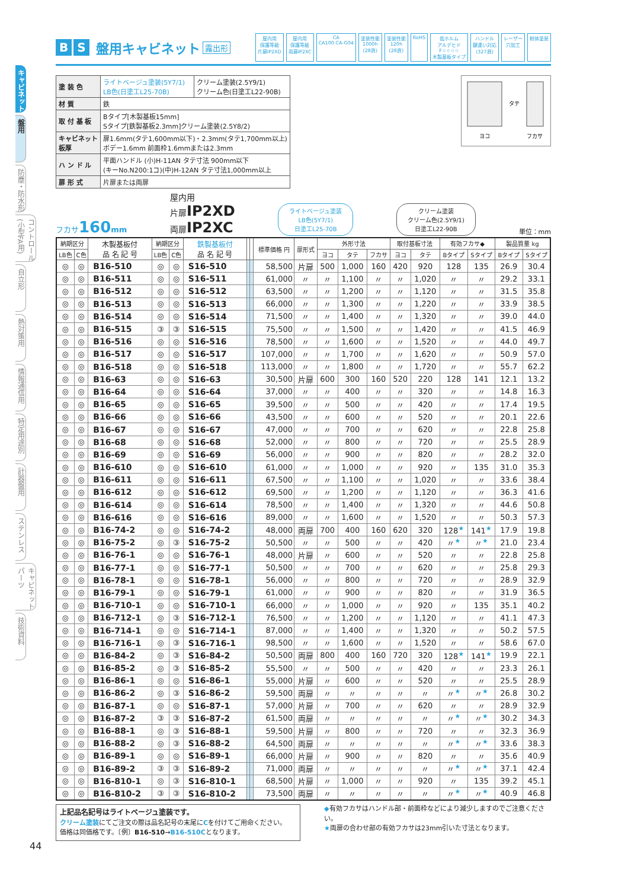キャビネット
盤用
防塵・防水形
コントロール(小型FA用)
自立形
熱対策用
情報通信用
特定用途別
計器盤用
ステンレス
キャビネットパーツ
技術資料
B S 盤用キャビネット 露出形
屋内用
保護等級
片扉IP2XD 屋内用
保護等級
両扉IP2XC CA
CA100 CA-G04 塗装性能
1000h
(28頁) 塗装性能
120h
(28頁) RoHS 低ホルム
アルデヒド
F☆☆☆☆
木製基板タイプ ハンドル
鍵違い対応
(327頁) レーザー
穴加工 粉体塗装
| 塗 装 色 | ライトベージュ塗装(5Y7/1) LB色(日塗工L25-70B) | クリーム塗装(2.5Y9/1) クリーム色(日塗工L22-90B) |
| 材 質 | 鉄 | |
| 取 付 基 板 | Bタイプ[木製基板15mm] Sタイプ[鉄製基板2.3mm]クリーム塗装(2.5Y8/2) | |
| キャビネット板厚 | 扉1.6mm(タテ1,600mm以下)・2.3mm(タテ1,700mm以上) ボデー1.6mm 前面枠1.6mmまたは2.3mm | |
| ハ ン ド ル | 平面ハンドル (小)H-11AN タテ寸法 900mm以下 (キーNo.N200:1コ)(中)H-12AN タテ寸法1,000mm以上 | |
| 扉 形 式 | 片扉または両扉 | |
タテ
ヨコ
フカサ
フカサ160 mm
屋内用
片扉IP2XD
両扉IP2XC
ライトベージュ塗装
LB色(5Y7/1)
日塗工L25-70B
クリーム塗装
クリーム色(2.5Y9/1)
日塗工L22-90B
単位：mm
| 納期区分 | | 木製基板付 品 名 記 号 | 納期区分 | | 鉄製基板付 品 名 記 号 | | | 標準価格 円 | 扉形式 | 外形寸法 | | | 取付基板寸法 | | 有効フカサ◆ | | 製品質量 kg | |
| --- | --- | --- | --- | --- | --- | --- | --- | --- | --- | --- | --- | --- | --- | --- | --- | --- | --- | --- |
| LB色 | C色 | | LB色 | C色 | | | | | | ヨコ | タテ | フカサ | ヨコ | タテ | Bタイプ | Sタイプ | Bタイプ | Sタイプ |
| ◎ | ◎ | B16-510 | ◎ | ◎ | S16-510 | | | 58,500 | 片扉 | 500 | 1,000 | 160 | 420 | 920 | 128 | 135 | 26.9 | 30.4 |
| ◎ | ◎ | B16-511 | ◎ | ◎ | S16-511 | | | 61,000 | 〃 | 〃 | 1,100 | 〃 | 〃 | 1,020 | 〃 | 〃 | 29.2 | 33.1 |
| ◎ | ◎ | B16-512 | ◎ | ◎ | S16-512 | | | 63,500 | 〃 | 〃 | 1,200 | 〃 | 〃 | 1,120 | 〃 | 〃 | 31.5 | 35.8 |
| ◎ | ◎ | B16-513 | ◎ | ◎ | S16-513 | | | 66,000 | 〃 | 〃 | 1,300 | 〃 | 〃 | 1,220 | 〃 | 〃 | 33.9 | 38.5 |
| ◎ | ◎ | B16-514 | ◎ | ◎ | S16-514 | | | 71,500 | 〃 | 〃 | 1,400 | 〃 | 〃 | 1,320 | 〃 | 〃 | 39.0 | 44.0 |
| ◎ | ◎ | B16-515 | ③ | ③ | S16-515 | | | 75,500 | 〃 | 〃 | 1,500 | 〃 | 〃 | 1,420 | 〃 | 〃 | 41.5 | 46.9 |
| ◎ | ◎ | B16-516 | ◎ | ◎ | S16-516 | | | 78,500 | 〃 | 〃 | 1,600 | 〃 | 〃 | 1,520 | 〃 | 〃 | 44.0 | 49.7 |
| ◎ | ◎ | B16-517 | ◎ | ◎ | S16-517 | | | 107,000 | 〃 | 〃 | 1,700 | 〃 | 〃 | 1,620 | 〃 | 〃 | 50.9 | 57.0 |
| ◎ | ◎ | B16-518 | ◎ | ◎ | S16-518 | | | 113,000 | 〃 | 〃 | 1,800 | 〃 | 〃 | 1,720 | 〃 | 〃 | 55.7 | 62.2 |
| ◎ | ◎ | B16-63 | ◎ | ◎ | S16-63 | | | 30,500 | 片扉 | 600 | 300 | 160 | 520 | 220 | 128 | 141 | 12.1 | 13.2 |
| ◎ | ◎ | B16-64 | ◎ | ◎ | S16-64 | | | 37,000 | 〃 | 〃 | 400 | 〃 | 〃 | 320 | 〃 | 〃 | 14.8 | 16.3 |
| ◎ | ◎ | B16-65 | ◎ | ◎ | S16-65 | | | 39,500 | 〃 | 〃 | 500 | 〃 | 〃 | 420 | 〃 | 〃 | 17.4 | 19.5 |
| ◎ | ◎ | B16-66 | ◎ | ◎ | S16-66 | | | 43,500 | 〃 | 〃 | 600 | 〃 | 〃 | 520 | 〃 | 〃 | 20.1 | 22.6 |
| ◎ | ◎ | B16-67 | ◎ | ◎ | S16-67 | | | 47,000 | 〃 | 〃 | 700 | 〃 | 〃 | 620 | 〃 | 〃 | 22.8 | 25.8 |
| ◎ | ◎ | B16-68 | ◎ | ◎ | S16-68 | | | 52,000 | 〃 | 〃 | 800 | 〃 | 〃 | 720 | 〃 | 〃 | 25.5 | 28.9 |
| ◎ | ◎ | B16-69 | ◎ | ◎ | S16-69 | | | 56,000 | 〃 | 〃 | 900 | 〃 | 〃 | 820 | 〃 | 〃 | 28.2 | 32.0 |
| ◎ | ◎ | B16-610 | ◎ | ◎ | S16-610 | | | 61,000 | 〃 | 〃 | 1,000 | 〃 | 〃 | 920 | 〃 | 135 | 31.0 | 35.3 |
| ◎ | ◎ | B16-611 | ◎ | ◎ | S16-611 | | | 67,500 | 〃 | 〃 | 1,100 | 〃 | 〃 | 1,020 | 〃 | 〃 | 33.6 | 38.4 |
| ◎ | ◎ | B16-612 | ◎ | ◎ | S16-612 | | | 69,500 | 〃 | 〃 | 1,200 | 〃 | 〃 | 1,120 | 〃 | 〃 | 36.3 | 41.6 |
| ◎ | ◎ | B16-614 | ◎ | ◎ | S16-614 | | | 78,500 | 〃 | 〃 | 1,400 | 〃 | 〃 | 1,320 | 〃 | 〃 | 44.6 | 50.8 |
| ◎ | ◎ | B16-616 | ◎ | ◎ | S16-616 | | | 89,000 | 〃 | 〃 | 1,600 | 〃 | 〃 | 1,520 | 〃 | 〃 | 50.3 | 57.3 |
| ◎ | ◎ | B16-74-2 | ◎ | ◎ | S16-74-2 | | | 48,000 | 両扉 | 700 | 400 | 160 | 620 | 320 | 128<sup>★</sup> | 141<sup>★</sup> | 17.9 | 19.8 |
| ◎ | ◎ | B16-75-2 | ◎ | ③ | S16-75-2 | | | 50,500 | 〃 | 〃 | 500 | 〃 | 〃 | 420 | 〃<sup>★</sup> | 〃<sup>★</sup> | 21.0 | 23.4 |
| ◎ | ◎ | B16-76-1 | ◎ | ◎ | S16-76-1 | | | 48,000 | 片扉 | 〃 | 600 | 〃 | 〃 | 520 | 〃 | 〃 | 22.8 | 25.8 |
| ◎ | ◎ | B16-77-1 | ◎ | ◎ | S16-77-1 | | | 50,500 | 〃 | 〃 | 700 | 〃 | 〃 | 620 | 〃 | 〃 | 25.8 | 29.3 |
| ◎ | ◎ | B16-78-1 | ◎ | ◎ | S16-78-1 | | | 56,000 | 〃 | 〃 | 800 | 〃 | 〃 | 720 | 〃 | 〃 | 28.9 | 32.9 |
| ◎ | ◎ | B16-79-1 | ◎ | ◎ | S16-79-1 | | | 61,000 | 〃 | 〃 | 900 | 〃 | 〃 | 820 | 〃 | 〃 | 31.9 | 36.5 |
| ◎ | ◎ | B16-710-1 | ◎ | ◎ | S16-710-1 | | | 66,000 | 〃 | 〃 | 1,000 | 〃 | 〃 | 920 | 〃 | 135 | 35.1 | 40.2 |
| ◎ | ◎ | B16-712-1 | ◎ | ③ | S16-712-1 | | | 76,500 | 〃 | 〃 | 1,200 | 〃 | 〃 | 1,120 | 〃 | 〃 | 41.1 | 47.3 |
| ◎ | ◎ | B16-714-1 | ◎ | ◎ | S16-714-1 | | | 87,000 | 〃 | 〃 | 1,400 | 〃 | 〃 | 1,320 | 〃 | 〃 | 50.2 | 57.5 |
| ◎ | ◎ | B16-716-1 | ◎ | ③ | S16-716-1 | | | 98,500 | 〃 | 〃 | 1,600 | 〃 | 〃 | 1,520 | 〃 | 〃 | 58.6 | 67.0 |
| ◎ | ◎ | B16-84-2 | ◎ | ③ | S16-84-2 | | | 50,500 | 両扉 | 800 | 400 | 160 | 720 | 320 | 128<sup>★</sup> | 141<sup>★</sup> | 19.9 | 22.1 |
| ◎ | ◎ | B16-85-2 | ◎ | ③ | S16-85-2 | | | 55,500 | 〃 | 〃 | 500 | 〃 | 〃 | 420 | 〃 | 〃 | 23.3 | 26.1 |
| ◎ | ◎ | B16-86-1 | ◎ | ◎ | S16-86-1 | | | 55,000 | 片扉 | 〃 | 600 | 〃 | 〃 | 520 | 〃 | 〃 | 25.5 | 28.9 |
| ◎ | ◎ | B16-86-2 | ◎ | ③ | S16-86-2 | | | 59,500 | 両扉 | 〃 | 〃 | 〃 | 〃 | 〃 | 〃<sup>★</sup> | 〃<sup>★</sup> | 26.8 | 30.2 |
| ◎ | ◎ | B16-87-1 | ◎ | ◎ | S16-87-1 | | | 57,000 | 片扉 | 〃 | 700 | 〃 | 〃 | 620 | 〃 | 〃 | 28.9 | 32.9 |
| ◎ | ◎ | B16-87-2 | ③ | ③ | S16-87-2 | | | 61,500 | 両扉 | 〃 | 〃 | 〃 | 〃 | 〃 | 〃<sup>★</sup> | 〃<sup>★</sup> | 30.2 | 34.3 |
| ◎ | ◎ | B16-88-1 | ◎ | ③ | S16-88-1 | | | 59,500 | 片扉 | 〃 | 800 | 〃 | 〃 | 720 | 〃 | 〃 | 32.3 | 36.9 |
| ◎ | ◎ | B16-88-2 | ◎ | ③ | S16-88-2 | | | 64,500 | 両扉 | 〃 | 〃 | 〃 | 〃 | 〃 | 〃<sup>★</sup> | 〃<sup>★</sup> | 33.6 | 38.3 |
| ◎ | ◎ | B16-89-1 | ◎ | ◎ | S16-89-1 | | | 66,000 | 片扉 | 〃 | 900 | 〃 | 〃 | 820 | 〃 | 〃 | 35.6 | 40.9 |
| ◎ | ◎ | B16-89-2 | ③ | ③ | S16-89-2 | | | 71,000 | 両扉 | 〃 | 〃 | 〃 | 〃 | 〃 | 〃<sup>★</sup> | 〃<sup>★</sup> | 37.1 | 42.4 |
| ◎ | ◎ | B16-810-1 | ◎ | ③ | S16-810-1 | | | 68,500 | 片扉 | 〃 | 1,000 | 〃 | 〃 | 920 | 〃 | 135 | 39.2 | 45.1 |
| ◎ | ◎ | B16-810-2 | ③ | ③ | S16-810-2 | | | 73,500 | 両扉 | 〃 | 〃 | 〃 | 〃 | 〃 | 〃<sup>★</sup> | 〃<sup>★</sup> | 40.9 | 46.8 |
上記品名記号はライトベージュ塗装です。
クリーム塗装にてご注文の際は品名記号の末尾にCを付けてご用命ください。
価格は同価格です。〔例〕B16-510→B16-510Cとなります。
◆有効フカサはハンドル部・前面枠などにより減少しますのでご注意ください。
★両扉の合わせ部の有効フカサは23mm引いた寸法となります。
44